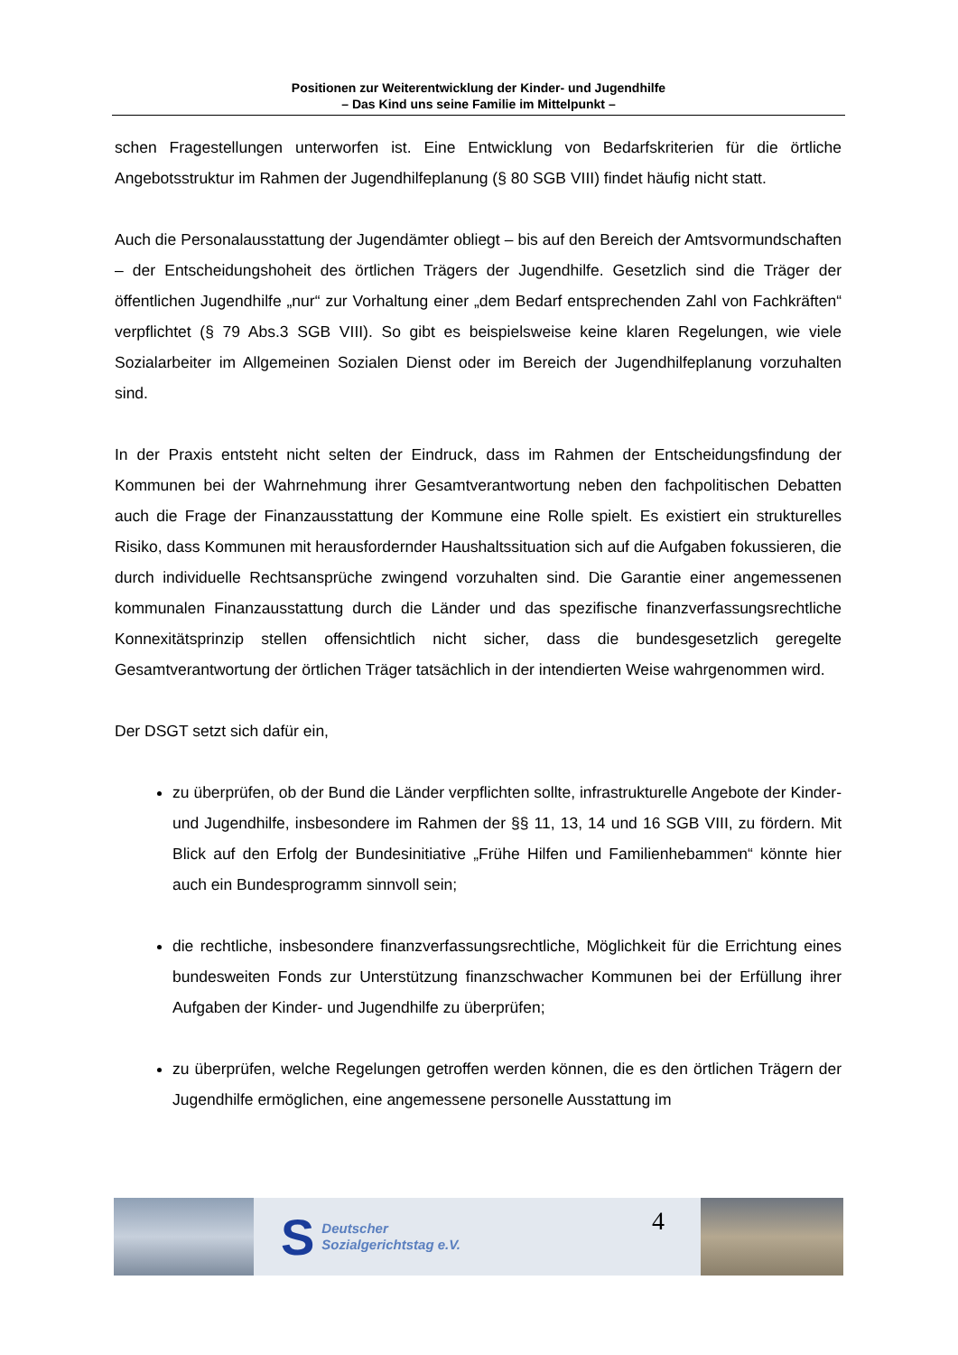Positionen zur Weiterentwicklung der Kinder- und Jugendhilfe
– Das Kind uns seine Familie im Mittelpunkt –
schen Fragestellungen unterworfen ist. Eine Entwicklung von Bedarfskriterien für die örtliche Angebotsstruktur im Rahmen der Jugendhilfeplanung (§ 80 SGB VIII) findet häufig nicht statt.
Auch die Personalausstattung der Jugendämter obliegt – bis auf den Bereich der Amtsvormundschaften – der Entscheidungshoheit des örtlichen Trägers der Jugendhilfe. Gesetzlich sind die Träger der öffentlichen Jugendhilfe „nur“ zur Vorhaltung einer „dem Bedarf entsprechenden Zahl von Fachkräften“ verpflichtet (§ 79 Abs.3 SGB VIII). So gibt es beispielsweise keine klaren Regelungen, wie viele Sozialarbeiter im Allgemeinen Sozialen Dienst oder im Bereich der Jugendhilfeplanung vorzuhalten sind.
In der Praxis entsteht nicht selten der Eindruck, dass im Rahmen der Entscheidungsfindung der Kommunen bei der Wahrnehmung ihrer Gesamtverantwortung neben den fachpolitischen Debatten auch die Frage der Finanzausstattung der Kommune eine Rolle spielt. Es existiert ein strukturelles Risiko, dass Kommunen mit herausfordernder Haushaltssituation sich auf die Aufgaben fokussieren, die durch individuelle Rechtsansprüche zwingend vorzuhalten sind. Die Garantie einer angemessenen kommunalen Finanzausstattung durch die Länder und das spezifische finanzverfassungsrechtliche Konnexitätsprinzip stellen offensichtlich nicht sicher, dass die bundesgesetzlich geregelte Gesamtverantwortung der örtlichen Träger tatsächlich in der intendierten Weise wahrgenommen wird.
Der DSGT setzt sich dafür ein,
zu überprüfen, ob der Bund die Länder verpflichten sollte, infrastrukturelle Angebote der Kinder- und Jugendhilfe, insbesondere im Rahmen der §§ 11, 13, 14 und 16 SGB VIII, zu fördern. Mit Blick auf den Erfolg der Bundesinitiative „Frühe Hilfen und Familienhebammen“ könnte hier auch ein Bundesprogramm sinnvoll sein;
die rechtliche, insbesondere finanzverfassungsrechtliche, Möglichkeit für die Errichtung eines bundesweiten Fonds zur Unterstützung finanzschwacher Kommunen bei der Erfüllung ihrer Aufgaben der Kinder- und Jugendhilfe zu überprüfen;
zu überprüfen, welche Regelungen getroffen werden können, die es den örtlichen Trägern der Jugendhilfe ermöglichen, eine angemessene personelle Ausstattung im
S Deutscher
Sozialgerichtstag e.V.
4